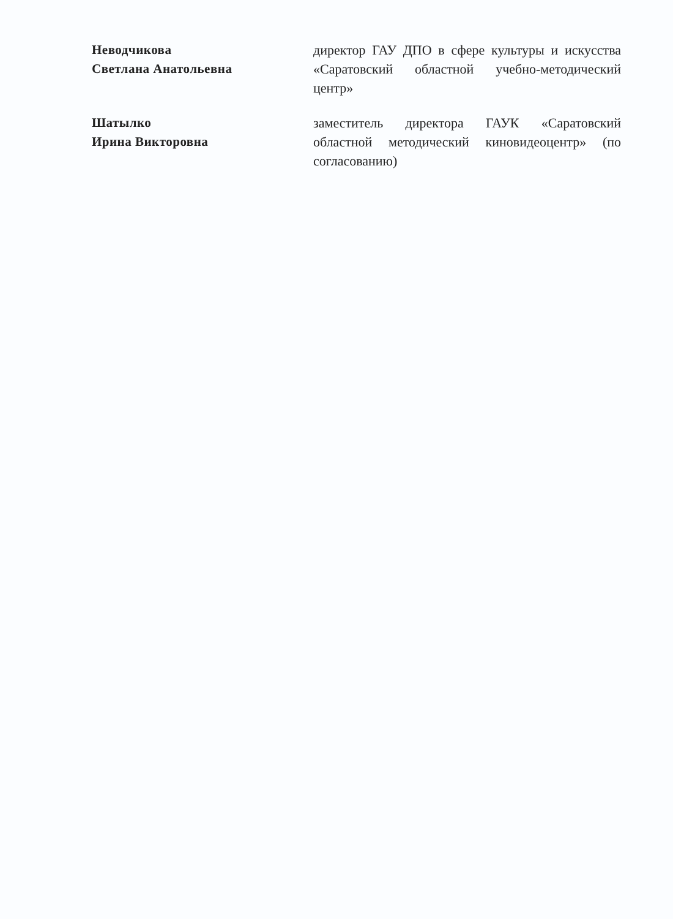Неводчикова
Светлана Анатольевна
директор ГАУ ДПО в сфере культуры и искусства «Саратовский областной учебно-методический центр»
Шатылко
Ирина Викторовна
заместитель директора ГАУК «Саратовский областной методический киновидеоцентр» (по согласованию)